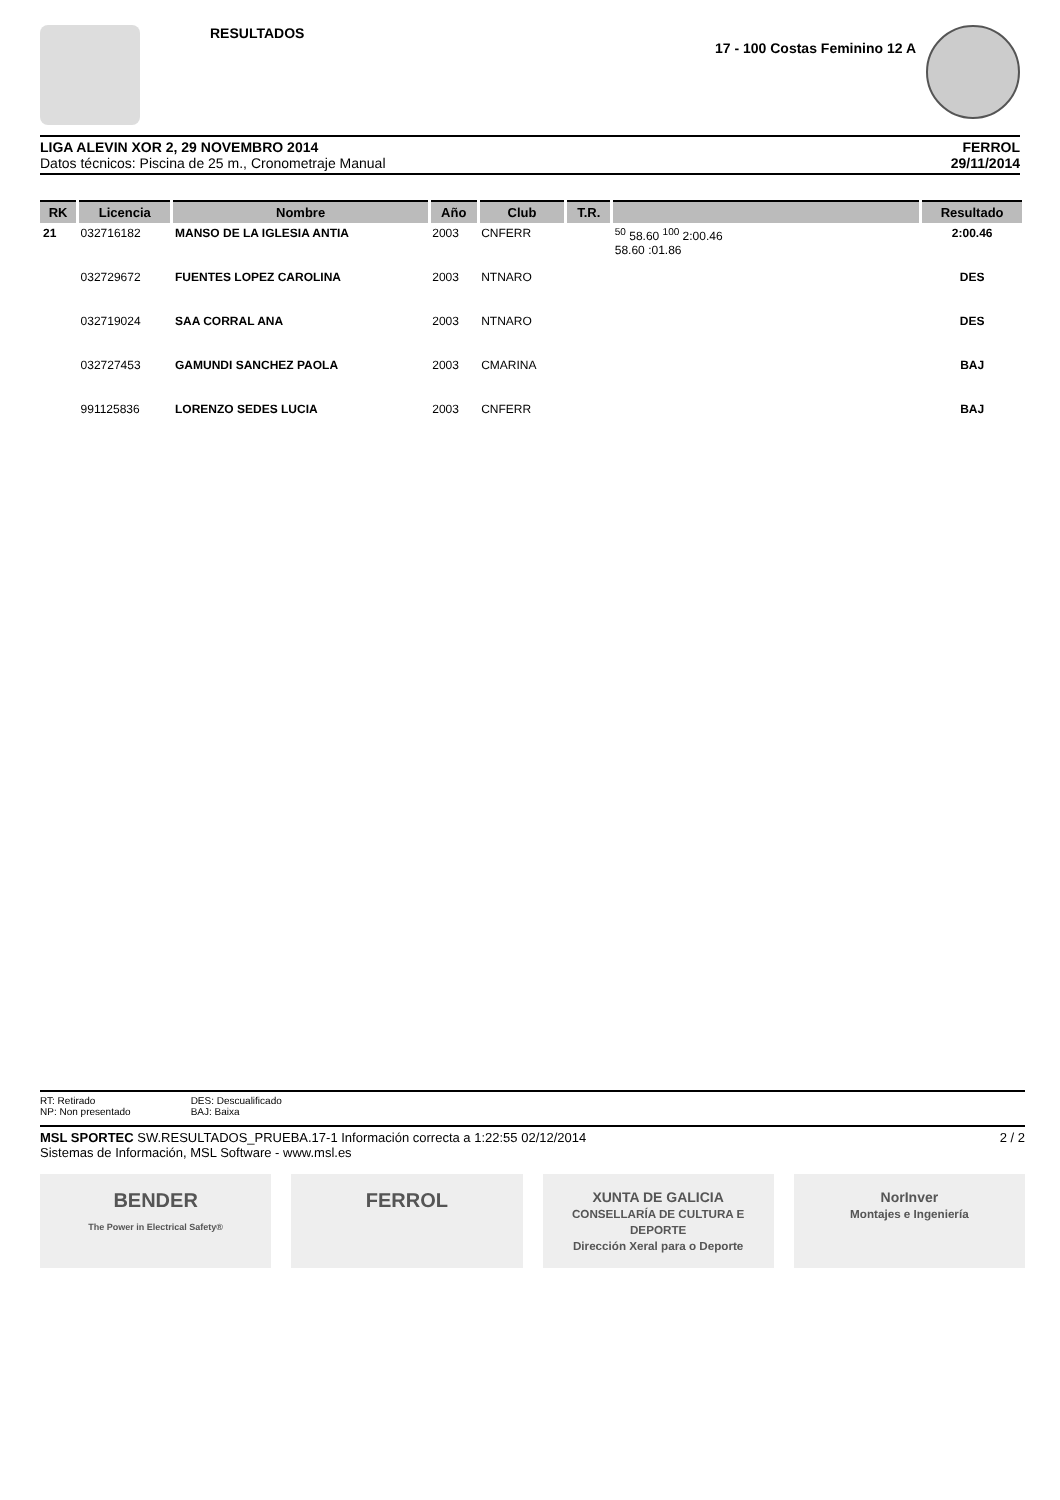RESULTADOS 17 - 100 Costas Feminino 12 A
LIGA ALEVIN XOR 2, 29 NOVEMBRO 2014
Datos técnicos: Piscina de 25 m., Cronometraje Manual
FERROL
29/11/2014
| RK | Licencia | Nombre | Año | Club | T.R. | | Resultado |
| --- | --- | --- | --- | --- | --- | --- | --- |
| 21 | 032716182 | MANSO DE LA IGLESIA ANTIA | 2003 | CNFERR | | <sup>50</sup> 58.60 <sup>100</sup> 2:00.46 58.60 :01.86 | 2:00.46 |
| | 032729672 | FUENTES LOPEZ CAROLINA | 2003 | NTNARO | | | DES |
| | 032719024 | SAA CORRAL ANA | 2003 | NTNARO | | | DES |
| | 032727453 | GAMUNDI SANCHEZ PAOLA | 2003 | CMARINA | | | BAJ |
| | 991125836 | LORENZO SEDES LUCIA | 2003 | CNFERR | | | BAJ |
RT: Retirado
NP: Non presentado
DES: Descualificado
BAJ: Baixa
MSL SPORTEC SW.RESULTADOS_PRUEBA.17-1 Información correcta a 1:22:55 02/12/2014
Sistemas de Información, MSL Software - www.msl.es
2 / 2
BENDER
The Power in Electrical Safety®
FERROL
XUNTA DE GALICIA
CONSELLARÍA DE CULTURA E DEPORTE
Dirección Xeral para o Deporte
NorInver
Montajes e Ingeniería